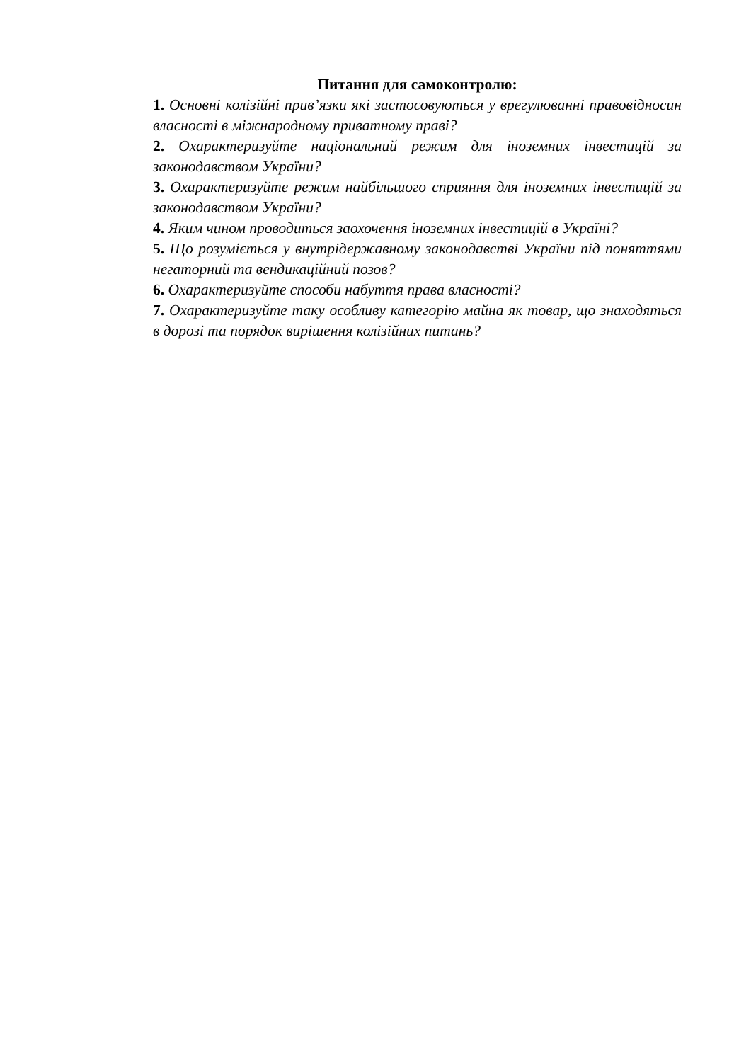Питання для самоконтролю:
1. Основні колізійні прив’язки які застосовуються у врегулюванні правовідносин власності в міжнародному приватному праві?
2. Охарактеризуйте національний режим для іноземних інвестицій за законодавством України?
3. Охарактеризуйте режим найбільшого сприяння для іноземних інвестицій за законодавством України?
4. Яким чином проводиться заохочення іноземних інвестицій в Україні?
5. Що розуміється у внутрідержавному законодавстві України під поняттями негаторний та вендикаційний позов?
6. Охарактеризуйте способи набуття права власності?
7. Охарактеризуйте таку особливу категорію майна як товар, що знаходяться в дорозі та порядок вирішення колізійних питань?